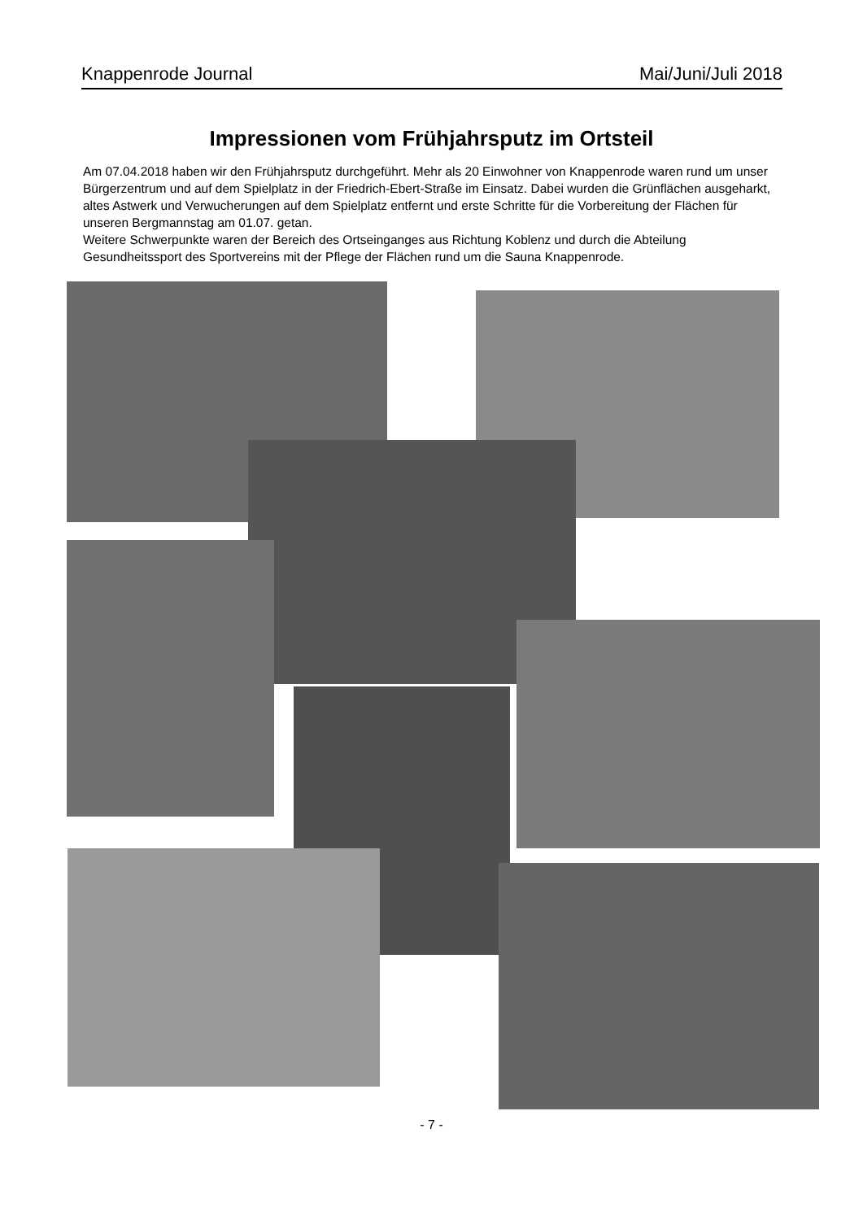Knappenrode Journal Mai/Juni/Juli 2018
Impressionen vom Frühjahrsputz im Ortsteil
Am 07.04.2018 haben wir den Frühjahrsputz durchgeführt. Mehr als 20 Einwohner von Knappenrode waren rund um unser Bürgerzentrum und auf dem Spielplatz in der Friedrich-Ebert-Straße im Einsatz. Dabei wurden die Grünflächen ausgeharkt, altes Astwerk und Verwucherungen auf dem Spielplatz entfernt und erste Schritte für die Vorbereitung der Flächen für unseren Bergmannstag am 01.07. getan.
Weitere Schwerpunkte waren der Bereich des Ortseinganges aus Richtung Koblenz und durch die Abteilung Gesundheitssport des Sportvereins mit der Pflege der Flächen rund um die Sauna Knappenrode.
- 7 -